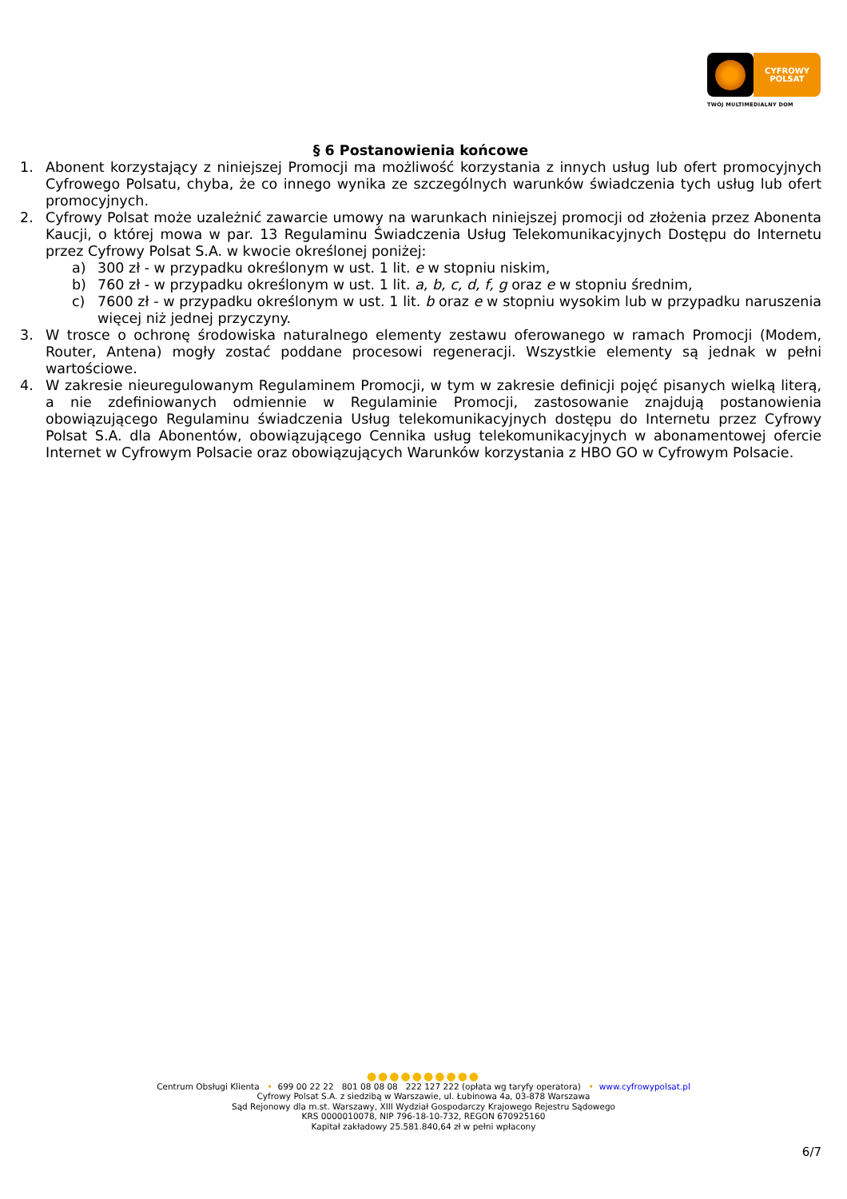CYFROWY
POLSAT
TWÓJ MULTIMEDIALNY DOM
§ 6 Postanowienia końcowe
1. Abonent korzystający z niniejszej Promocji ma możliwość korzystania z innych usług lub ofert promocyjnych Cyfrowego Polsatu, chyba, że co innego wynika ze szczególnych warunków świadczenia tych usług lub ofert promocyjnych.
2. Cyfrowy Polsat może uzależnić zawarcie umowy na warunkach niniejszej promocji od złożenia przez Abonenta Kaucji, o której mowa w par. 13 Regulaminu Świadczenia Usług Telekomunikacyjnych Dostępu do Internetu przez Cyfrowy Polsat S.A. w kwocie określonej poniżej:
a) 300 zł - w przypadku określonym w ust. 1 lit. e w stopniu niskim,
b) 760 zł - w przypadku określonym w ust. 1 lit. a, b, c, d, f, g oraz e w stopniu średnim,
c) 7600 zł - w przypadku określonym w ust. 1 lit. b oraz e w stopniu wysokim lub w przypadku naruszenia więcej niż jednej przyczyny.
3. W trosce o ochronę środowiska naturalnego elementy zestawu oferowanego w ramach Promocji (Modem, Router, Antena) mogły zostać poddane procesowi regeneracji. Wszystkie elementy są jednak w pełni wartościowe.
4. W zakresie nieuregulowanym Regulaminem Promocji, w tym w zakresie definicji pojęć pisanych wielką literą, a nie zdefiniowanych odmiennie w Regulaminie Promocji, zastosowanie znajdują postanowienia obowiązującego Regulaminu świadczenia Usług telekomunikacyjnych dostępu do Internetu przez Cyfrowy Polsat S.A. dla Abonentów, obowiązującego Cennika usług telekomunikacyjnych w abonamentowej ofercie Internet w Cyfrowym Polsacie oraz obowiązujących Warunków korzystania z HBO GO w Cyfrowym Polsacie.
●●●●●●●●●●
Centrum Obsługi Klienta • 699 00 22 22 801 08 08 08 222 127 222 (opłata wg taryfy operatora) • www.cyfrowypolsat.pl
Cyfrowy Polsat S.A. z siedzibą w Warszawie, ul. Łubinowa 4a, 03-878 Warszawa
Sąd Rejonowy dla m.st. Warszawy, XIII Wydział Gospodarczy Krajowego Rejestru Sądowego
KRS 0000010078, NIP 796-18-10-732, REGON 670925160
Kapitał zakładowy 25.581.840,64 zł w pełni wpłacony
6/7